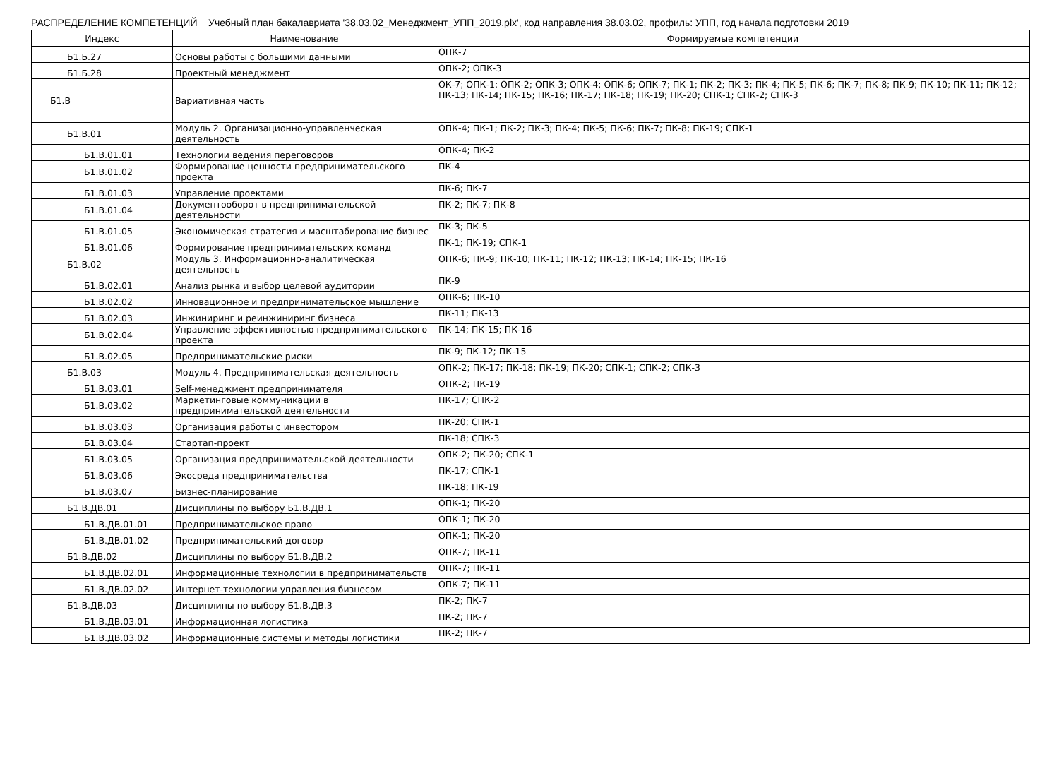РАСПРЕДЕЛЕНИЕ КОМПЕТЕНЦИЙ Учебный план бакалавриата '38.03.02_Менеджмент_УПП_2019.plx', код направления 38.03.02, профиль: УПП, год начала подготовки 2019
| Индекс | Наименование | Формируемые компетенции |
| --- | --- | --- |
| Б1.Б.27 | Основы работы с большими данными | ОПК-7 |
| Б1.Б.28 | Проектный менеджмент | ОПК-2; ОПК-3 |
| Б1.В | Вариативная часть | ОК-7; ОПК-1; ОПК-2; ОПК-3; ОПК-4; ОПК-6; ОПК-7; ПК-1; ПК-2; ПК-3; ПК-4; ПК-5; ПК-6; ПК-7; ПК-8; ПК-9; ПК-10; ПК-11; ПК-12; ПК-13; ПК-14; ПК-15; ПК-16; ПК-17; ПК-18; ПК-19; ПК-20; СПК-1; СПК-2; СПК-3 |
| Б1.В.01 | Модуль 2. Организационно-управленческая деятельность | ОПК-4; ПК-1; ПК-2; ПК-3; ПК-4; ПК-5; ПК-6; ПК-7; ПК-8; ПК-19; СПК-1 |
| Б1.В.01.01 | Технологии ведения переговоров | ОПК-4; ПК-2 |
| Б1.В.01.02 | Формирование ценности предпринимательского проекта | ПК-4 |
| Б1.В.01.03 | Управление проектами | ПК-6; ПК-7 |
| Б1.В.01.04 | Документооборот в предпринимательской деятельности | ПК-2; ПК-7; ПК-8 |
| Б1.В.01.05 | Экономическая стратегия и масштабирование бизнес | ПК-3; ПК-5 |
| Б1.В.01.06 | Формирование предпринимательских команд | ПК-1; ПК-19; СПК-1 |
| Б1.В.02 | Модуль 3. Информационно-аналитическая деятельность | ОПК-6; ПК-9; ПК-10; ПК-11; ПК-12; ПК-13; ПК-14; ПК-15; ПК-16 |
| Б1.В.02.01 | Анализ рынка и выбор целевой аудитории | ПК-9 |
| Б1.В.02.02 | Инновационное и предпринимательское мышление | ОПК-6; ПК-10 |
| Б1.В.02.03 | Инжиниринг и реинжиниринг бизнеса | ПК-11; ПК-13 |
| Б1.В.02.04 | Управление эффективностью предпринимательского проекта | ПК-14; ПК-15; ПК-16 |
| Б1.В.02.05 | Предпринимательские риски | ПК-9; ПК-12; ПК-15 |
| Б1.В.03 | Модуль 4. Предпринимательская деятельность | ОПК-2; ПК-17; ПК-18; ПК-19; ПК-20; СПК-1; СПК-2; СПК-3 |
| Б1.В.03.01 | Self-менеджмент предпринимателя | ОПК-2; ПК-19 |
| Б1.В.03.02 | Маркетинговые коммуникации в предпринимательской деятельности | ПК-17; СПК-2 |
| Б1.В.03.03 | Организация работы с инвестором | ПК-20; СПК-1 |
| Б1.В.03.04 | Стартап-проект | ПК-18; СПК-3 |
| Б1.В.03.05 | Организация предпринимательской деятельности | ОПК-2; ПК-20; СПК-1 |
| Б1.В.03.06 | Экосреда предпринимательства | ПК-17; СПК-1 |
| Б1.В.03.07 | Бизнес-планирование | ПК-18; ПК-19 |
| Б1.В.ДВ.01 | Дисциплины по выбору Б1.В.ДВ.1 | ОПК-1; ПК-20 |
| Б1.В.ДВ.01.01 | Предпринимательское право | ОПК-1; ПК-20 |
| Б1.В.ДВ.01.02 | Предпринимательский договор | ОПК-1; ПК-20 |
| Б1.В.ДВ.02 | Дисциплины по выбору Б1.В.ДВ.2 | ОПК-7; ПК-11 |
| Б1.В.ДВ.02.01 | Информационные технологии в предпринимательств | ОПК-7; ПК-11 |
| Б1.В.ДВ.02.02 | Интернет-технологии управления бизнесом | ОПК-7; ПК-11 |
| Б1.В.ДВ.03 | Дисциплины по выбору Б1.В.ДВ.3 | ПК-2; ПК-7 |
| Б1.В.ДВ.03.01 | Информационная логистика | ПК-2; ПК-7 |
| Б1.В.ДВ.03.02 | Информационные системы и методы логистики | ПК-2; ПК-7 |